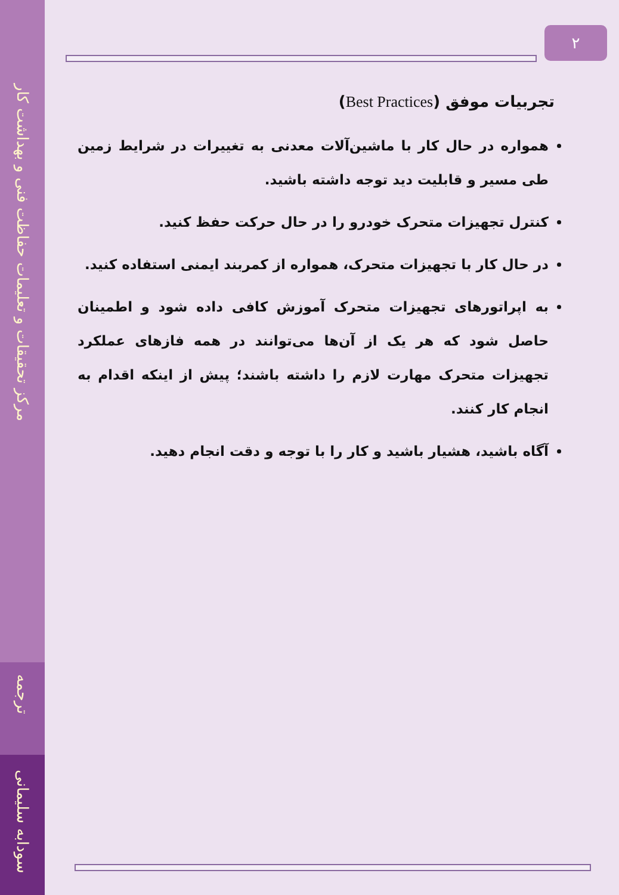مرکز تحقیقات و تعلیمات حفاظت فنی و بهداشت کار
ترجمه
سودابه سلیمانی
۲
تجربیات موفق (Best Practices)
همواره در حال کار با ماشین‌آلات معدنی به تغییرات در شرایط زمین طی مسیر و قابلیت دید توجه داشته باشید.
کنترل تجهیزات متحرک خودرو را در حال حرکت حفظ کنید.
در حال کار با تجهیزات متحرک، همواره از کمربند ایمنی استفاده کنید.
به اپراتورهای تجهیزات متحرک آموزش کافی داده شود و اطمینان حاصل شود که هر یک از آن‌ها می‌توانند در همه فازهای عملکرد تجهیزات متحرک مهارت لازم را داشته باشند؛ پیش از اینکه اقدام به انجام کار کنند.
آگاه باشید، هشیار باشید و کار را با توجه و دقت انجام دهید.